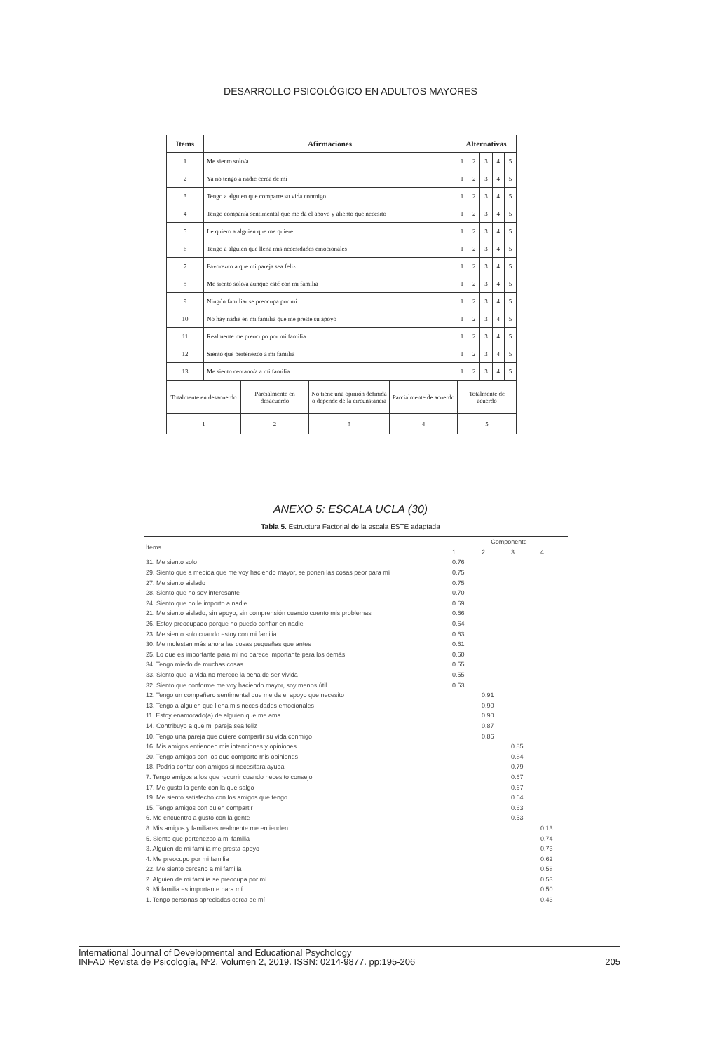DESARROLLO PSICOLÓGICO EN ADULTOS MAYORES
| Items | Afirmaciones | Alternativas | | | | |
| --- | --- | --- | --- | --- | --- | --- |
| 1 | Me siento solo/a | 1 | 2 | 3 | 4 | 5 |
| 2 | Ya no tengo a nadie cerca de mí | 1 | 2 | 3 | 4 | 5 |
| 3 | Tengo a alguien que comparte su vida conmigo | 1 | 2 | 3 | 4 | 5 |
| 4 | Tengo compañía sentimental que me da el apoyo y aliento que necesito | 1 | 2 | 3 | 4 | 5 |
| 5 | Le quiero a alguien que me quiere | 1 | 2 | 3 | 4 | 5 |
| 6 | Tengo a alguien que llena mis necesidades emocionales | 1 | 2 | 3 | 4 | 5 |
| 7 | Favorezco a que mi pareja sea feliz | 1 | 2 | 3 | 4 | 5 |
| 8 | Me siento solo/a aunque esté con mi familia | 1 | 2 | 3 | 4 | 5 |
| 9 | Ningún familiar se preocupa por mí | 1 | 2 | 3 | 4 | 5 |
| 10 | No hay nadie en mi familia que me preste su apoyo | 1 | 2 | 3 | 4 | 5 |
| 11 | Realmente me preocupo por mi familia | 1 | 2 | 3 | 4 | 5 |
| 12 | Siento que pertenezco a mi familia | 1 | 2 | 3 | 4 | 5 |
| 13 | Me siento cercano/a a mi familia | 1 | 2 | 3 | 4 | 5 |
| Totalmente en desacuerdo | Parcialmente en desacuerdo | No tiene una opinión definida o depende de la circunstancia | Parcialmente de acuerdo | Totalmente de acuerdo |
| 1 | 2 | 3 | 4 | 5 |
ANEXO 5: ESCALA UCLA (30)
Tabla 5. Estructura Factorial de la escala ESTE adaptada
| Ítems | Componente | | | |
| --- | --- | --- | --- | --- |
| | 1 | 2 | 3 | 4 |
| 31. Me siento solo | 0.76 | | | |
| 29. Siento que a medida que me voy haciendo mayor, se ponen las cosas peor para mí | 0.75 | | | |
| 27. Me siento aislado | 0.75 | | | |
| 28. Siento que no soy interesante | 0.70 | | | |
| 24. Siento que no le importo a nadie | 0.69 | | | |
| 21. Me siento aislado, sin apoyo, sin comprensión cuando cuento mis problemas | 0.66 | | | |
| 26. Estoy preocupado porque no puedo confiar en nadie | 0.64 | | | |
| 23. Me siento solo cuando estoy con mi familia | 0.63 | | | |
| 30. Me molestan más ahora las cosas pequeñas que antes | 0.61 | | | |
| 25. Lo que es importante para mí no parece importante para los demás | 0.60 | | | |
| 34. Tengo miedo de muchas cosas | 0.55 | | | |
| 33. Siento que la vida no merece la pena de ser vivida | 0.55 | | | |
| 32. Siento que conforme me voy haciendo mayor, soy menos útil | 0.53 | | | |
| 12. Tengo un compañero sentimental que me da el apoyo que necesito | | 0.91 | | |
| 13. Tengo a alguien que llena mis necesidades emocionales | | 0.90 | | |
| 11. Estoy enamorado(a) de alguien que me ama | | 0.90 | | |
| 14. Contribuyo a que mi pareja sea feliz | | 0.87 | | |
| 10. Tengo una pareja que quiere compartir su vida conmigo | | 0.86 | | |
| 16. Mis amigos entienden mis intenciones y opiniones | | | 0.85 | |
| 20. Tengo amigos con los que comparto mis opiniones | | | 0.84 | |
| 18. Podría contar con amigos si necesitara ayuda | | | 0.79 | |
| 7. Tengo amigos a los que recurrir cuando necesito consejo | | | 0.67 | |
| 17. Me gusta la gente con la que salgo | | | 0.67 | |
| 19. Me siento satisfecho con los amigos que tengo | | | 0.64 | |
| 15. Tengo amigos con quien compartir | | | 0.63 | |
| 6. Me encuentro a gusto con la gente | | | 0.53 | |
| 8. Mis amigos y familiares realmente me entienden | | | | 0.13 |
| 5. Siento que pertenezco a mi familia | | | | 0.74 |
| 3. Alguien de mi familia me presta apoyo | | | | 0.73 |
| 4. Me preocupo por mi familia | | | | 0.62 |
| 22. Me siento cercano a mi familia | | | | 0.58 |
| 2. Alguien de mi familia se preocupa por mí | | | | 0.53 |
| 9. Mi familia es importante para mí | | | | 0.50 |
| 1. Tengo personas apreciadas cerca de mí | | | | 0.43 |
International Journal of Developmental and Educational Psychology
INFAD Revista de Psicología, Nº2, Volumen 2, 2019. ISSN: 0214-9877. pp:195-206
205